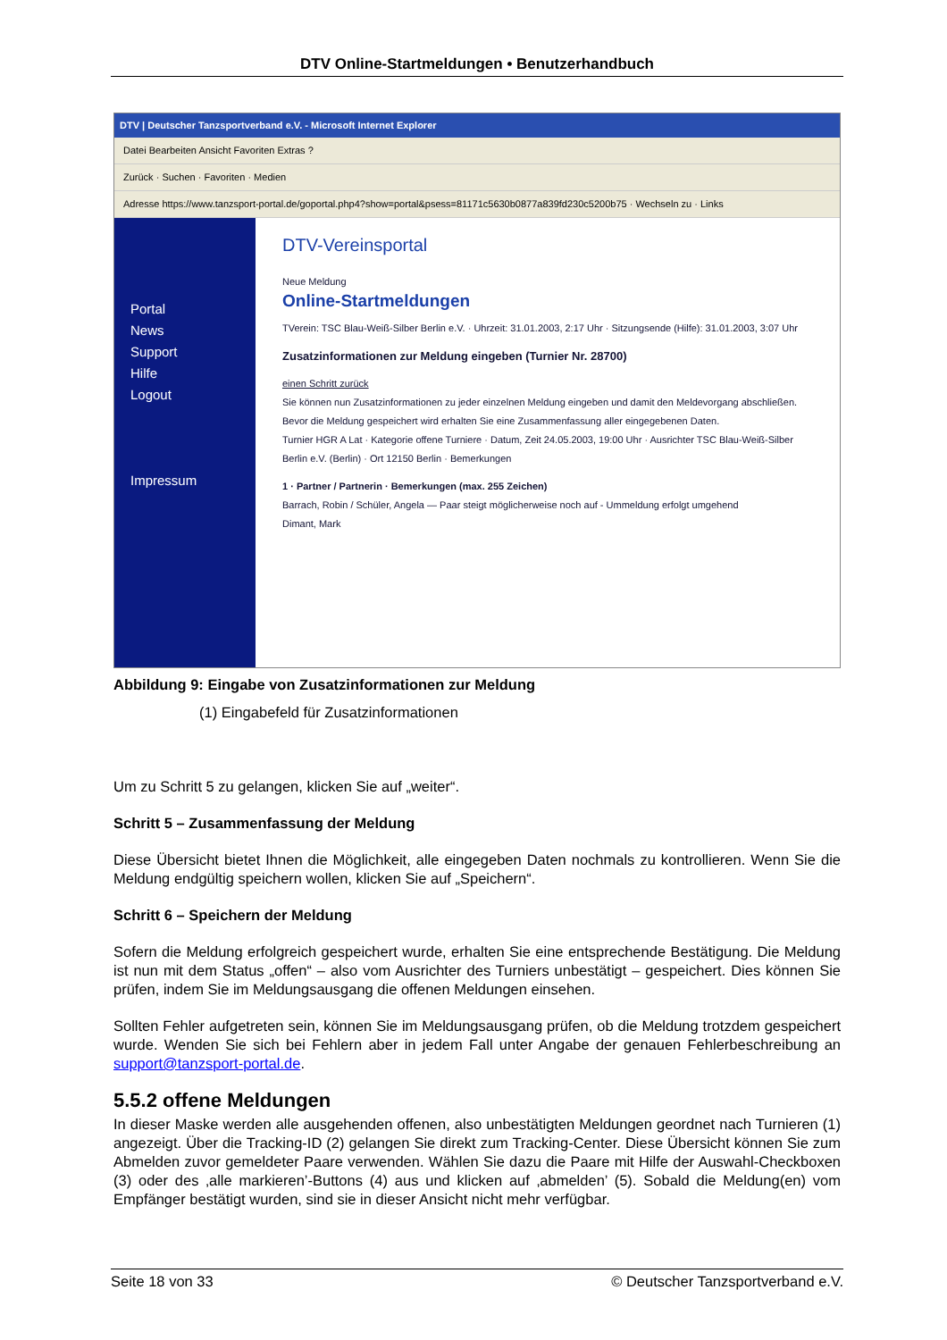DTV Online-Startmeldungen • Benutzerhandbuch
DTV | Deutscher Tanzsportverband e.V. - Microsoft Internet Explorer
Datei Bearbeiten Ansicht Favoriten Extras ?
Zurück · Suchen · Favoriten · Medien
Adresse https://www.tanzsport-portal.de/goportal.php4?show=portal&psess=81171c5630b0877a839fd230c5200b75 · Wechseln zu · Links
Portal
News
Support
Hilfe
Logout
Impressum
DTV-Vereinsportal
Neue Meldung
Online-Startmeldungen
TVerein: TSC Blau-Weiß-Silber Berlin e.V. · Uhrzeit: 31.01.2003, 2:17 Uhr · Sitzungsende (Hilfe): 31.01.2003, 3:07 Uhr
Zusatzinformationen zur Meldung eingeben (Turnier Nr. 28700)
einen Schritt zurück
Sie können nun Zusatzinformationen zu jeder einzelnen Meldung eingeben und damit den Meldevorgang abschließen. Bevor die Meldung gespeichert wird erhalten Sie eine Zusammenfassung aller eingegebenen Daten.
Turnier HGR A Lat · Kategorie offene Turniere · Datum, Zeit 24.05.2003, 19:00 Uhr · Ausrichter TSC Blau-Weiß-Silber Berlin e.V. (Berlin) · Ort 12150 Berlin · Bemerkungen
1 · Partner / Partnerin · Bemerkungen (max. 255 Zeichen)
Barrach, Robin / Schüler, Angela — Paar steigt möglicherweise noch auf - Ummeldung erfolgt umgehend
Dimant, Mark
Abbildung 9: Eingabe von Zusatzinformationen zur Meldung
(1) Eingabefeld für Zusatzinformationen
Um zu Schritt 5 zu gelangen, klicken Sie auf „weiter“.
Schritt 5 – Zusammenfassung der Meldung
Diese Übersicht bietet Ihnen die Möglichkeit, alle eingegeben Daten nochmals zu kontrollieren. Wenn Sie die Meldung endgültig speichern wollen, klicken Sie auf „Speichern“.
Schritt 6 – Speichern der Meldung
Sofern die Meldung erfolgreich gespeichert wurde, erhalten Sie eine entsprechende Bestätigung. Die Meldung ist nun mit dem Status „offen“ – also vom Ausrichter des Turniers unbestätigt – gespeichert. Dies können Sie prüfen, indem Sie im Meldungsausgang die offenen Meldungen einsehen.
Sollten Fehler aufgetreten sein, können Sie im Meldungsausgang prüfen, ob die Meldung trotzdem gespeichert wurde. Wenden Sie sich bei Fehlern aber in jedem Fall unter Angabe der genauen Fehlerbeschreibung an support@tanzsport-portal.de.
5.5.2 offene Meldungen
In dieser Maske werden alle ausgehenden offenen, also unbestätigten Meldungen geordnet nach Turnieren (1) angezeigt. Über die Tracking-ID (2) gelangen Sie direkt zum Tracking-Center. Diese Übersicht können Sie zum Abmelden zuvor gemeldeter Paare verwenden. Wählen Sie dazu die Paare mit Hilfe der Auswahl-Checkboxen (3) oder des ‚alle markieren’-Buttons (4) aus und klicken auf ‚abmelden’ (5). Sobald die Meldung(en) vom Empfänger bestätigt wurden, sind sie in dieser Ansicht nicht mehr verfügbar.
Seite 18 von 33 © Deutscher Tanzsportverband e.V.